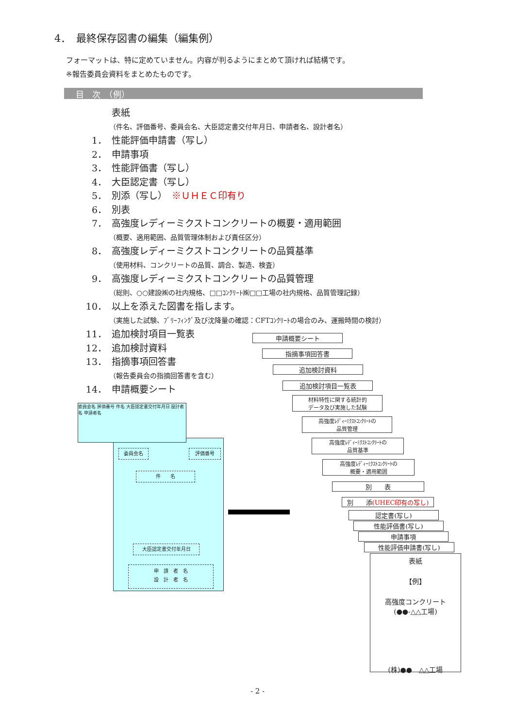4．　最終保存図書の編集（編集例）
フォーマットは、特に定めていません。内容が判るようにまとめて頂ければ結構です。
※報告委員会資料をまとめたものです。
目　次　（例）
表紙
（件名、評価番号、委員会名、大臣認定書交付年月日、申請者名、設計者名）
1． 性能評価申請書（写し）
2． 申請事項
3． 性能評価書（写し）
4． 大臣認定書（写し）
5． 別添（写し）　※ＵＨＥＣ印有り
6． 別表
7． 高強度レディーミクストコンクリートの概要・適用範囲
（概要、適用範囲、品質管理体制および責任区分）
8． 高強度レディーミクストコンクリートの品質基準
（使用材料、コンクリートの品質、調合、製造、検査）
9． 高強度レディーミクストコンクリートの品質管理
（総則、○○建設㈱の社内規格、□□ｺﾝｸﾘｰﾄ㈱□□工場の社内規格、品質管理記録）
10． 以上を添えた図書を指します。
（実施した試験、ﾌﾞﾘｰﾌｨﾝｸﾞ及び沈降量の確認：CFTｺﾝｸﾘｰﾄの場合のみ、運搬時間の検討）
11． 追加検討項目一覧表
12． 追加検討資料
13． 指摘事項回答書
（報告委員会の指摘回答書を含む）
14． 申請概要シート
委員会名 評価番号
件　　名
大臣認定書交付年月日
申　請　者　名
設　計　者　名
委員会名 評価番号 件名 大臣認定書交付年月日 設計者名 申請者名
申請概要シート
指摘事項回答書
追加検討資料
追加検討項目一覧表
材料特性に関する統計的
データ及び実施した試験
高強度ﾚﾃﾞｨｰﾐｸｽﾄｺﾝｸﾘｰﾄの
品質管理
高強度ﾚﾃﾞｨｰﾐｸｽﾄｺﾝｸﾘｰﾄの
品質基準
高強度ﾚﾃﾞｨｰﾐｸｽﾄｺﾝｸﾘｰﾄの
概要・適用範囲
別　　表
別　　添(UHEC印有の写し)
認定書(写し)
性能評価書(写し)
申請事項
性能評価申請書(写し)
表紙
【例】
高強度コンクリート
(●●-△△工場)
(株)●●　△△工場
- 2 -